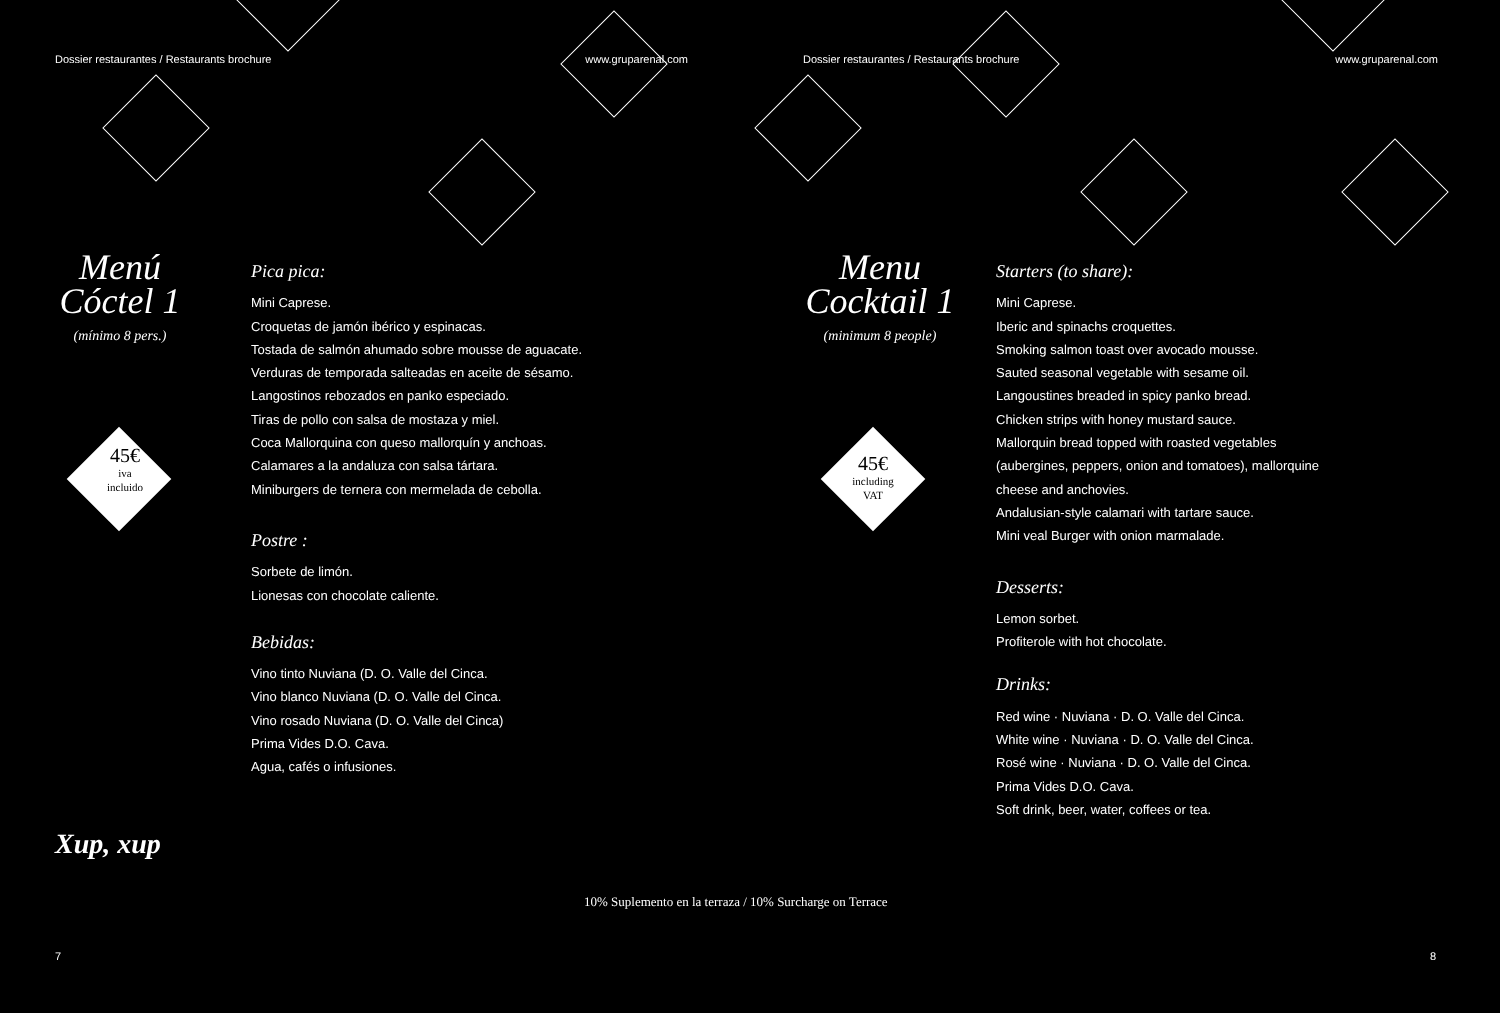Dossier restaurantes / Restaurants brochure www.gruparenal.com
Menú
Cóctel 1
(mínimo 8 pers.)
45€
iva
incluido
Pica pica:
Mini Caprese.
Croquetas de jamón ibérico y espinacas.
Tostada de salmón ahumado sobre mousse de aguacate.
Verduras de temporada salteadas en aceite de sésamo.
Langostinos rebozados en panko especiado.
Tiras de pollo con salsa de mostaza y miel.
Coca Mallorquina con queso mallorquín y anchoas.
Calamares a la andaluza con salsa tártara.
Miniburgers de ternera con mermelada de cebolla.
Postre :
Sorbete de limón.
Lionesas con chocolate caliente.
Bebidas:
Vino tinto Nuviana (D. O. Valle del Cinca.
Vino blanco Nuviana (D. O. Valle del Cinca.
Vino rosado Nuviana (D. O. Valle del Cinca)
Prima Vides D.O. Cava.
Agua, cafés o infusiones.
Xup, xup
10% Suplemento en la terraza / 10% Surcharge on Terrace
7
Dossier restaurantes / Restaurants brochure www.gruparenal.com
Menu
Cocktail 1
(minimum 8 people)
45€
including
VAT
Starters (to share):
Mini Caprese.
Iberic and spinachs croquettes.
Smoking salmon toast over avocado mousse.
Sauted seasonal vegetable with sesame oil.
Langoustines breaded in spicy panko bread.
Chicken strips with honey mustard sauce.
Mallorquin bread topped with roasted vegetables
(aubergines, peppers, onion and tomatoes), mallorquine
cheese and anchovies.
Andalusian-style calamari with tartare sauce.
Mini veal Burger with onion marmalade.
Desserts:
Lemon sorbet.
Profiterole with hot chocolate.
Drinks:
Red wine · Nuviana · D. O. Valle del Cinca.
White wine · Nuviana · D. O. Valle del Cinca.
Rosé wine · Nuviana · D. O. Valle del Cinca.
Prima Vides D.O. Cava.
Soft drink, beer, water, coffees or tea.
8